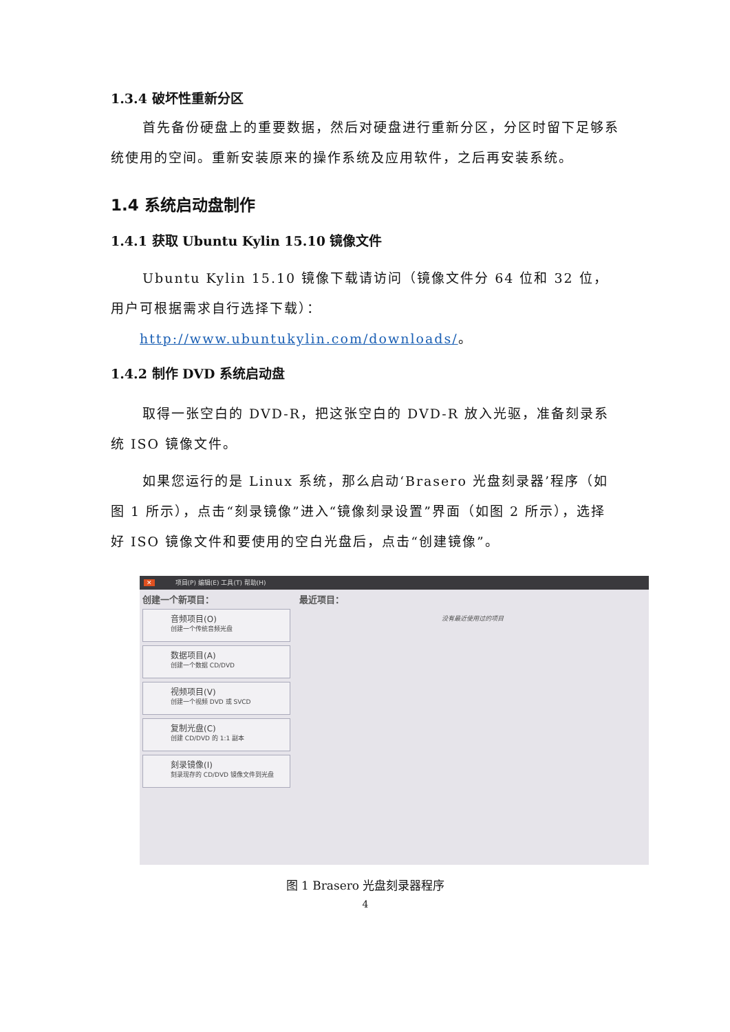1.3.4 破坏性重新分区
首先备份硬盘上的重要数据，然后对硬盘进行重新分区，分区时留下足够系统使用的空间。重新安装原来的操作系统及应用软件，之后再安装系统。
1.4 系统启动盘制作
1.4.1 获取 Ubuntu Kylin 15.10 镜像文件
Ubuntu Kylin 15.10 镜像下载请访问（镜像文件分 64 位和 32 位，用户可根据需求自行选择下载）：
http://www.ubuntukylin.com/downloads/。
1.4.2 制作 DVD 系统启动盘
取得一张空白的 DVD-R，把这张空白的 DVD-R 放入光驱，准备刻录系统 ISO 镜像文件。
如果您运行的是 Linux 系统，那么启动‘Brasero 光盘刻录器’程序（如图 1 所示），点击“刻录镜像”进入“镜像刻录设置”界面（如图 2 所示），选择好 ISO 镜像文件和要使用的空白光盘后，点击“创建镜像”。
✕ 项目(P) 编辑(E) 工具(T) 帮助(H)
创建一个新项目：
音频项目(O)
创建一个传统音频光盘
数据项目(A)
创建一个数据 CD/DVD
视频项目(V)
创建一个视频 DVD 或 SVCD
复制光盘(C)
创建 CD/DVD 的 1:1 副本
刻录镜像(I)
刻录现存的 CD/DVD 镜像文件到光盘
最近项目：
没有最近使用过的项目
图 1 Brasero 光盘刻录器程序
4